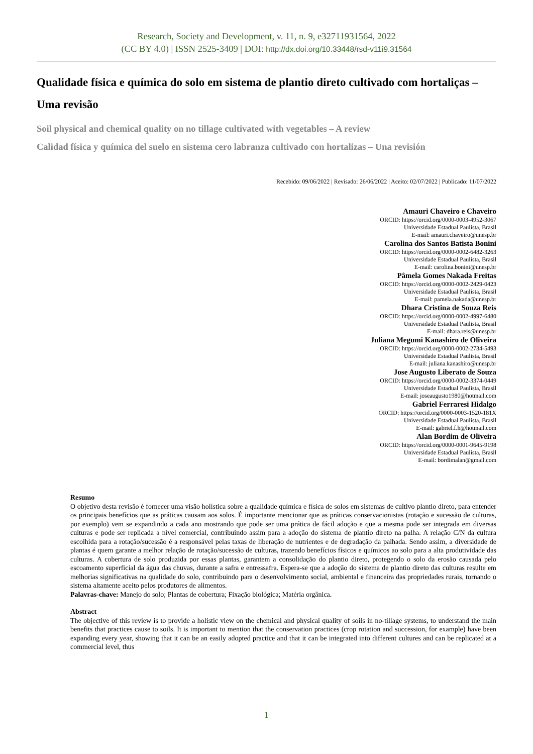Research, Society and Development, v. 11, n. 9, e32711931564, 2022
(CC BY 4.0) | ISSN 2525-3409 | DOI: http://dx.doi.org/10.33448/rsd-v11i9.31564
Qualidade física e química do solo em sistema de plantio direto cultivado com hortaliças – Uma revisão
Soil physical and chemical quality on no tillage cultivated with vegetables – A review
Calidad física y química del suelo en sistema cero labranza cultivado con hortalizas – Una revisión
Recebido: 09/06/2022 | Revisado: 26/06/2022 | Aceito: 02/07/2022 | Publicado: 11/07/2022
Amauri Chaveiro e Chaveiro
ORCID: https://orcid.org/0000-0003-4952-3067
Universidade Estadual Paulista, Brasil
E-mail: amauri.chaveiro@unesp.br
Carolina dos Santos Batista Bonini
ORCID: https://orcid.org/0000-0002-6482-3263
Universidade Estadual Paulista, Brasil
E-mail: carolina.bonini@unesp.br
Pâmela Gomes Nakada Freitas
ORCID: https://orcid.org/0000-0002-2429-0423
Universidade Estadual Paulista, Brasil
E-mail: pamela.nakada@unesp.br
Dhara Cristina de Souza Reis
ORCID: https://orcid.org/0000-0002-4997-6480
Universidade Estadual Paulista, Brasil
E-mail: dhara.reis@unesp.br
Juliana Megumi Kanashiro de Oliveira
ORCID: https://orcid.org/0000-0002-2734-5493
Universidade Estadual Paulista, Brasil
E-mail: juliana.kanashiro@unesp.br
Jose Augusto Liberato de Souza
ORCID: https://orcid.org/0000-0002-3374-0449
Universidade Estadual Paulista, Brasil
E-mail: joseaugusto1980@hotmail.com
Gabriel Ferraresi Hidalgo
ORCID: https://orcid.org/0000-0003-1520-181X
Universidade Estadual Paulista, Brasil
E-mail: gabriel.f.h@hotmail.com
Alan Bordim de Oliveira
ORCID: https://orcid.org/0000-0001-9645-9198
Universidade Estadual Paulista, Brasil
E-mail: bordimalan@gmail.com
Resumo
O objetivo desta revisão é fornecer uma visão holística sobre a qualidade química e física de solos em sistemas de cultivo plantio direto, para entender os principais benefícios que as práticas causam aos solos. É importante mencionar que as práticas conservacionistas (rotação e sucessão de culturas, por exemplo) vem se expandindo a cada ano mostrando que pode ser uma prática de fácil adoção e que a mesma pode ser integrada em diversas culturas e pode ser replicada a nível comercial, contribuindo assim para a adoção do sistema de plantio direto na palha. A relação C/N da cultura escolhida para a rotação/sucessão é a responsável pelas taxas de liberação de nutrientes e de degradação da palhada. Sendo assim, a diversidade de plantas é quem garante a melhor relação de rotação/sucessão de culturas, trazendo benefícios físicos e químicos ao solo para a alta produtividade das culturas. A cobertura de solo produzida por essas plantas, garantem a consolidação do plantio direto, protegendo o solo da erosão causada pelo escoamento superficial da água das chuvas, durante a safra e entressafra. Espera-se que a adoção do sistema de plantio direto das culturas resulte em melhorias significativas na qualidade do solo, contribuindo para o desenvolvimento social, ambiental e financeira das propriedades rurais, tornando o sistema altamente aceito pelos produtores de alimentos.
Palavras-chave: Manejo do solo; Plantas de cobertura; Fixação biológica; Matéria orgânica.
Abstract
The objective of this review is to provide a holistic view on the chemical and physical quality of soils in no-tillage systems, to understand the main benefits that practices cause to soils. It is important to mention that the conservation practices (crop rotation and succession, for example) have been expanding every year, showing that it can be an easily adopted practice and that it can be integrated into different cultures and can be replicated at a commercial level, thus
1